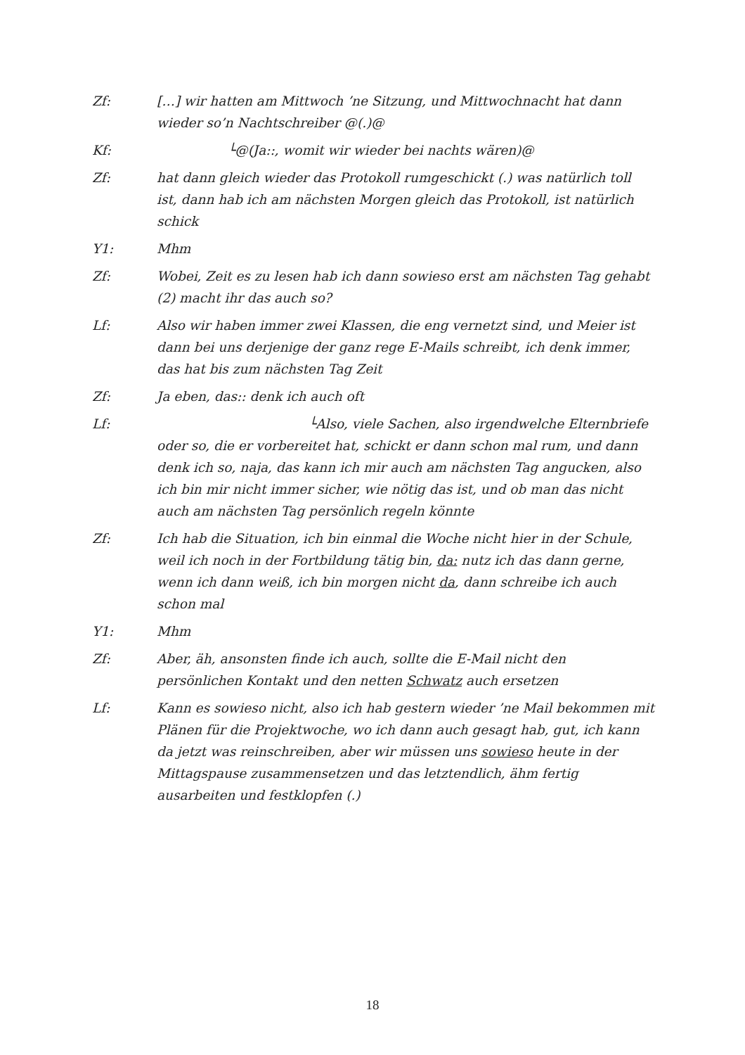Zf: […] wir hatten am Mittwoch ’ne Sitzung, und Mittwochnacht hat dann wieder so’n Nachtschreiber @(.)@
Kf: └@(Ja::, womit wir wieder bei nachts wären)@
Zf: hat dann gleich wieder das Protokoll rumgeschickt (.) was natürlich toll ist, dann hab ich am nächsten Morgen gleich das Protokoll, ist natürlich schick
Y1: Mhm
Zf: Wobei, Zeit es zu lesen hab ich dann sowieso erst am nächsten Tag gehabt (2) macht ihr das auch so?
Lf: Also wir haben immer zwei Klassen, die eng vernetzt sind, und Meier ist dann bei uns derjenige der ganz rege E-Mails schreibt, ich denk immer, das hat bis zum nächsten Tag Zeit
Zf: Ja eben, das:: denk ich auch oft
Lf: └Also, viele Sachen, also irgendwelche Elternbriefe oder so, die er vorbereitet hat, schickt er dann schon mal rum, und dann denk ich so, naja, das kann ich mir auch am nächsten Tag angucken, also ich bin mir nicht immer sicher, wie nötig das ist, und ob man das nicht auch am nächsten Tag persönlich regeln könnte
Zf: Ich hab die Situation, ich bin einmal die Woche nicht hier in der Schule, weil ich noch in der Fortbildung tätig bin, da: nutz ich das dann gerne, wenn ich dann weiß, ich bin morgen nicht da, dann schreibe ich auch schon mal
Y1: Mhm
Zf: Aber, äh, ansonsten finde ich auch, sollte die E-Mail nicht den persönlichen Kontakt und den netten Schwatz auch ersetzen
Lf: Kann es sowieso nicht, also ich hab gestern wieder ’ne Mail bekommen mit Plänen für die Projektwoche, wo ich dann auch gesagt hab, gut, ich kann da jetzt was reinschreiben, aber wir müssen uns sowieso heute in der Mittagspause zusammensetzen und das letztendlich, ähm fertig ausarbeiten und festklopfen (.)
18